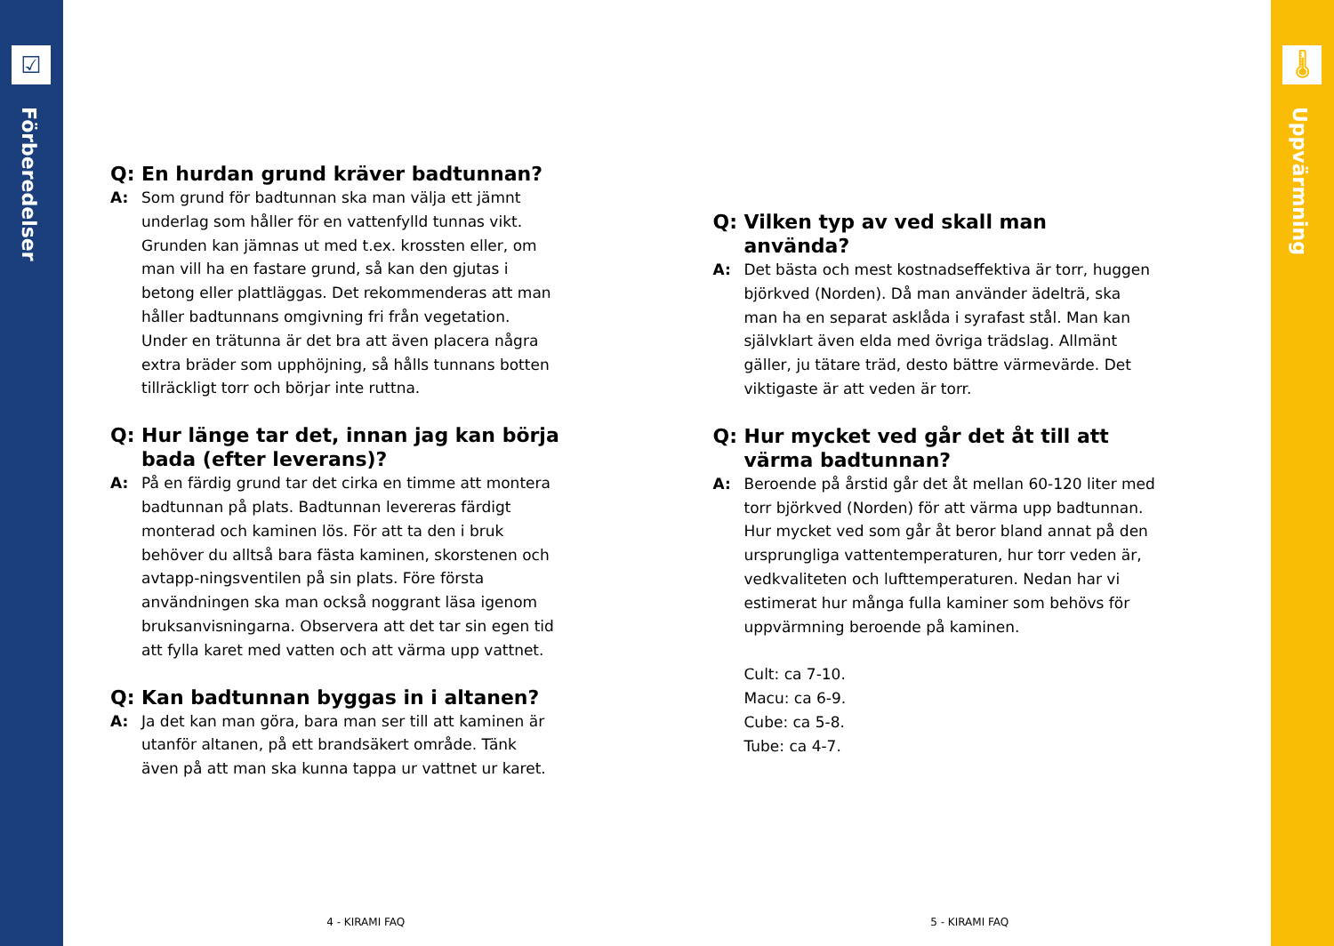☑
Förberedelser
Q:
En hurdan grund kräver badtunnan?
A:
Som grund för badtunnan ska man välja ett jämnt underlag som håller för en vattenfylld tunnas vikt. Grunden kan jämnas ut med t.ex. krossten eller, om man vill ha en fastare grund, så kan den gjutas i betong eller plattläggas. Det rekommenderas att man håller badtunnans omgivning fri från vegetation. Under en trätunna är det bra att även placera några extra bräder som upphöjning, så hålls tunnans botten tillräckligt torr och börjar inte ruttna.
Q:
Hur länge tar det, innan jag kan börja bada (efter leverans)?
A:
På en färdig grund tar det cirka en timme att montera badtunnan på plats. Badtunnan levereras färdigt monterad och kaminen lös. För att ta den i bruk behöver du alltså bara fästa kaminen, skorstenen och avtapp-ningsventilen på sin plats. Före första användningen ska man också noggrant läsa igenom bruksanvisningarna. Observera att det tar sin egen tid att fylla karet med vatten och att värma upp vattnet.
Q:
Kan badtunnan byggas in i altanen?
A:
Ja det kan man göra, bara man ser till att kaminen är utanför altanen, på ett brandsäkert område. Tänk även på att man ska kunna tappa ur vattnet ur karet.
4 - KIRAMI FAQ
Q:
Vilken typ av ved skall man använda?
A:
Det bästa och mest kostnadseffektiva är torr, huggen björkved (Norden). Då man använder ädelträ, ska man ha en separat asklåda i syrafast stål. Man kan självklart även elda med övriga trädslag. Allmänt gäller, ju tätare träd, desto bättre värmevärde. Det viktigaste är att veden är torr.
Q:
Hur mycket ved går det åt till att värma badtunnan?
A:
Beroende på årstid går det åt mellan 60-120 liter med torr björkved (Norden) för att värma upp badtunnan. Hur mycket ved som går åt beror bland annat på den ursprungliga vattentemperaturen, hur torr veden är, vedkvaliteten och lufttemperaturen. Nedan har vi estimerat hur många fulla kaminer som behövs för uppvärmning beroende på kaminen.
Cult: ca 7-10.
Macu: ca 6-9.
Cube: ca 5-8.
Tube: ca 4-7.
5 - KIRAMI FAQ
🌡
Uppvärmning